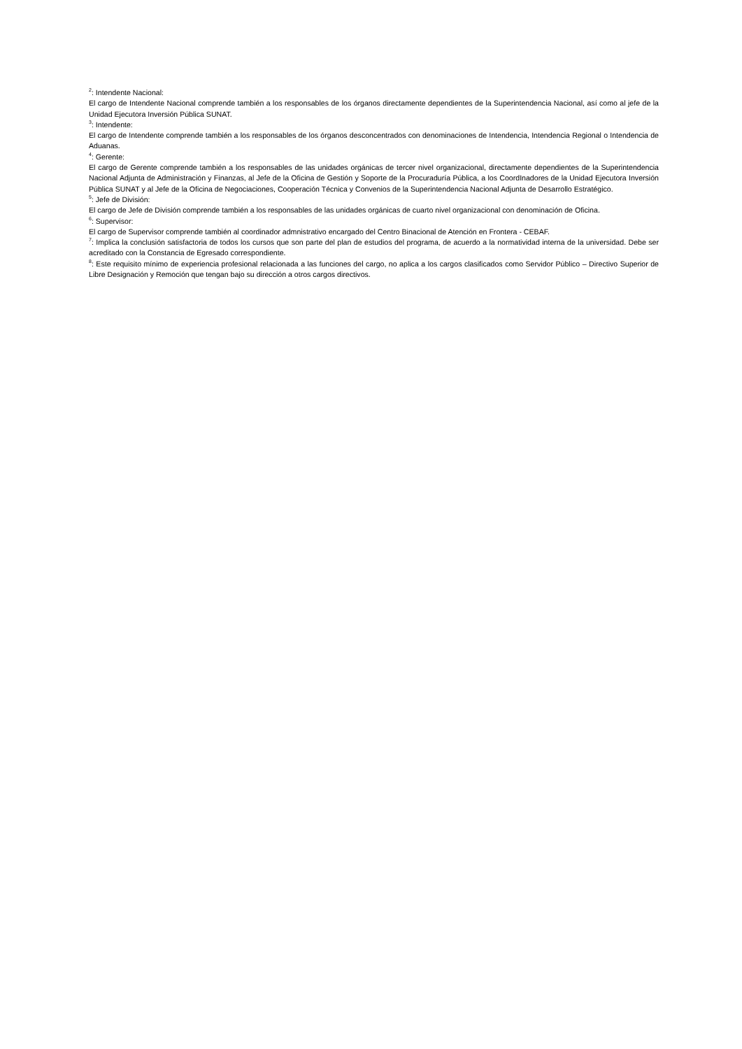<sup>2</sup>: Intendente Nacional:
El cargo de Intendente Nacional comprende también a los responsables de los órganos directamente dependientes de la Superintendencia Nacional, así como al jefe de la Unidad Ejecutora Inversión Pública SUNAT.
<sup>3</sup>: Intendente:
El cargo de Intendente comprende también a los responsables de los órganos desconcentrados con denominaciones de Intendencia, Intendencia Regional o Intendencia de Aduanas.
<sup>4</sup>: Gerente:
El cargo de Gerente comprende también a los responsables de las unidades orgánicas de tercer nivel organizacional, directamente dependientes de la Superintendencia Nacional Adjunta de Administración y Finanzas, al Jefe de la Oficina de Gestión y Soporte de la Procuraduría Pública, a los CoordInadores de la Unidad Ejecutora Inversión Pública SUNAT y al Jefe de la Oficina de Negociaciones, Cooperación Técnica y Convenios de la Superintendencia Nacional Adjunta de Desarrollo Estratégico.
<sup>5</sup>: Jefe de División:
El cargo de Jefe de División comprende también a los responsables de las unidades orgánicas de cuarto nivel organizacional con denominación de Oficina.
<sup>6</sup>: Supervisor:
El cargo de Supervisor comprende también al coordinador admnistrativo encargado del Centro Binacional de Atención en Frontera - CEBAF.
<sup>7</sup>: Implica la conclusión satisfactoria de todos los cursos que son parte del plan de estudios del programa, de acuerdo a la normatividad interna de la universidad. Debe ser acreditado con la Constancia de Egresado correspondiente.
<sup>8</sup>: Este requisito mínimo de experiencia profesional relacionada a las funciones del cargo, no aplica a los cargos clasificados como Servidor Público – Directivo Superior de Libre Designación y Remoción que tengan bajo su dirección a otros cargos directivos.